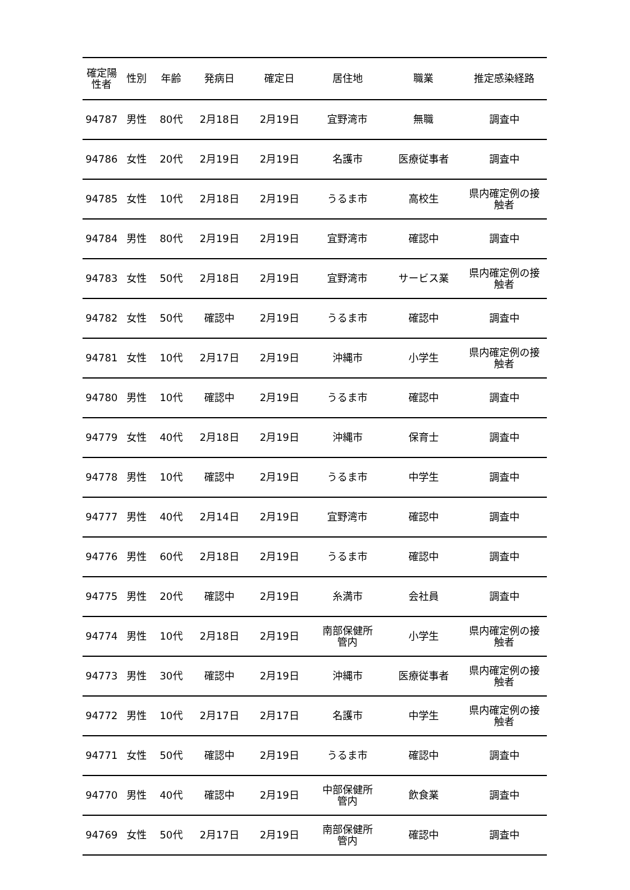| 確定陽 性者 | 性別 | 年齢 | 発病日 | 確定日 | 居住地 | 職業 | 推定感染経路 |
| --- | --- | --- | --- | --- | --- | --- | --- |
| 94787 | 男性 | 80代 | 2月18日 | 2月19日 | 宜野湾市 | 無職 | 調査中 |
| 94786 | 女性 | 20代 | 2月19日 | 2月19日 | 名護市 | 医療従事者 | 調査中 |
| 94785 | 女性 | 10代 | 2月18日 | 2月19日 | うるま市 | 高校生 | 県内確定例の接 触者 |
| 94784 | 男性 | 80代 | 2月19日 | 2月19日 | 宜野湾市 | 確認中 | 調査中 |
| 94783 | 女性 | 50代 | 2月18日 | 2月19日 | 宜野湾市 | サービス業 | 県内確定例の接 触者 |
| 94782 | 女性 | 50代 | 確認中 | 2月19日 | うるま市 | 確認中 | 調査中 |
| 94781 | 女性 | 10代 | 2月17日 | 2月19日 | 沖縄市 | 小学生 | 県内確定例の接 触者 |
| 94780 | 男性 | 10代 | 確認中 | 2月19日 | うるま市 | 確認中 | 調査中 |
| 94779 | 女性 | 40代 | 2月18日 | 2月19日 | 沖縄市 | 保育士 | 調査中 |
| 94778 | 男性 | 10代 | 確認中 | 2月19日 | うるま市 | 中学生 | 調査中 |
| 94777 | 男性 | 40代 | 2月14日 | 2月19日 | 宜野湾市 | 確認中 | 調査中 |
| 94776 | 男性 | 60代 | 2月18日 | 2月19日 | うるま市 | 確認中 | 調査中 |
| 94775 | 男性 | 20代 | 確認中 | 2月19日 | 糸満市 | 会社員 | 調査中 |
| 94774 | 男性 | 10代 | 2月18日 | 2月19日 | 南部保健所 管内 | 小学生 | 県内確定例の接 触者 |
| 94773 | 男性 | 30代 | 確認中 | 2月19日 | 沖縄市 | 医療従事者 | 県内確定例の接 触者 |
| 94772 | 男性 | 10代 | 2月17日 | 2月17日 | 名護市 | 中学生 | 県内確定例の接 触者 |
| 94771 | 女性 | 50代 | 確認中 | 2月19日 | うるま市 | 確認中 | 調査中 |
| 94770 | 男性 | 40代 | 確認中 | 2月19日 | 中部保健所 管内 | 飲食業 | 調査中 |
| 94769 | 女性 | 50代 | 2月17日 | 2月19日 | 南部保健所 管内 | 確認中 | 調査中 |